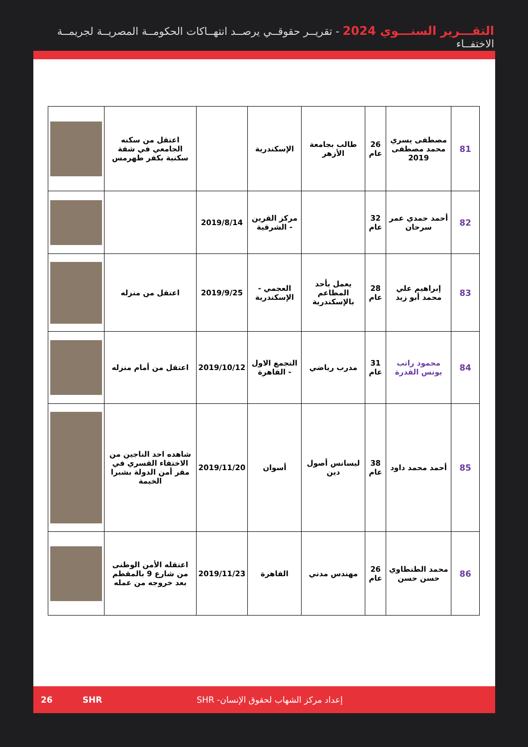التقـــرير السنـــوي 2024 - تقريــر حقوقــي يرصــد انتهــاكات الحكومــة المصريــة لجريمــة الاختفــاء
| 81 | مصطفى يسري محمد مصطفى 2019 | 26 عام | طالب بجامعة الأزهر | الإسكندرية | | اعتقل من سكنه الجامعي في شقة سكنية بكفر طهرمس | |
| 82 | أحمد حمدي عمر سرحان | 32 عام | | مركز القرين - الشرقية | 2019/8/14 | | |
| 83 | إبراهيم علي محمد أبو زيد | 28 عام | يعمل بأحد المطاعم بالإسكندرية | العجمي - الإسكندرية | 2019/9/25 | اعتقل من منزله | |
| 84 | محمود راتب يونس القدرة | 31 عام | مدرب رياضي | التجمع الاول - القاهرة | 2019/10/12 | اعتقل من أمام منزله | |
| 85 | أحمد محمد داود | 38 عام | ليسانس أصول دين | أسوان | 2019/11/20 | شاهده احد الناجين من الاختفاء القسري في مقر أمن الدولة بشبرا الخيمة | |
| 86 | محمد الطنطاوي حسن حسن | 26 عام | مهندس مدني | القاهرة | 2019/11/23 | اعتقله الأمن الوطنى من شارع 9 بالمقطم بعد خروجه من عمله | |
26 SHR إعداد مركز الشهاب لحقوق الإنسان- SHR